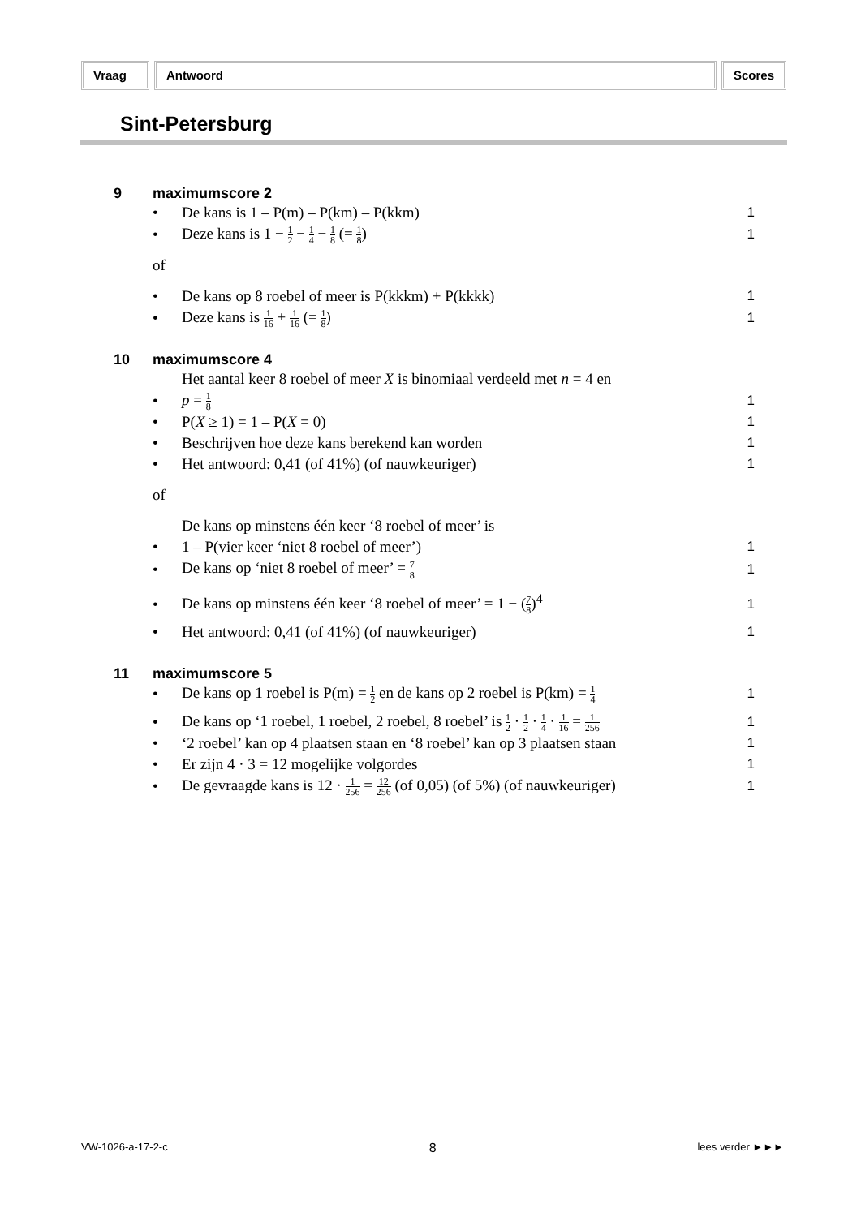Vraag Antwoord Scores
Sint-Petersburg
9 maximumscore 2
• De kans is 1 – P(m) – P(km) – P(kkm) 1
• Deze kans is 1 − 1 2 − 1 4 − 1 8 (= 1 8) 1
of
• De kans op 8 roebel of meer is P(kkkm) + P(kkkk) 1
• Deze kans is 1 16 + 1 16 (= 1 8) 1
10 maximumscore 4
• Het aantal keer 8 roebel of meer X is binomiaal verdeeld met n = 4 en
p = 1 8 1
• P(X ≥ 1) = 1 – P(X = 0) 1
• Beschrijven hoe deze kans berekend kan worden 1
• Het antwoord: 0,41 (of 41%) (of nauwkeuriger) 1
of
• De kans op minstens één keer ‘8 roebel of meer’ is
1 – P(vier keer ‘niet 8 roebel of meer’) 1
• De kans op ‘niet 8 roebel of meer’ = 7 8 1
• De kans op minstens één keer ‘8 roebel of meer’ = 1 − (7 8)<sup>4</sup> 1
• Het antwoord: 0,41 (of 41%) (of nauwkeuriger) 1
11 maximumscore 5
• De kans op 1 roebel is P(m) = 1 2 en de kans op 2 roebel is P(km) = 1 4 1
• De kans op ‘1 roebel, 1 roebel, 2 roebel, 8 roebel’ is 1 2 · 1 2 · 1 4 · 1 16 = 1 256 1
• ‘2 roebel’ kan op 4 plaatsen staan en ‘8 roebel’ kan op 3 plaatsen staan 1
• Er zijn 4 · 3 = 12 mogelijke volgordes 1
• De gevraagde kans is 12 · 1 256 = 12 256 (of 0,05) (of 5%) (of nauwkeuriger) 1
VW-1026-a-17-2-c 8 lees verder ►►►